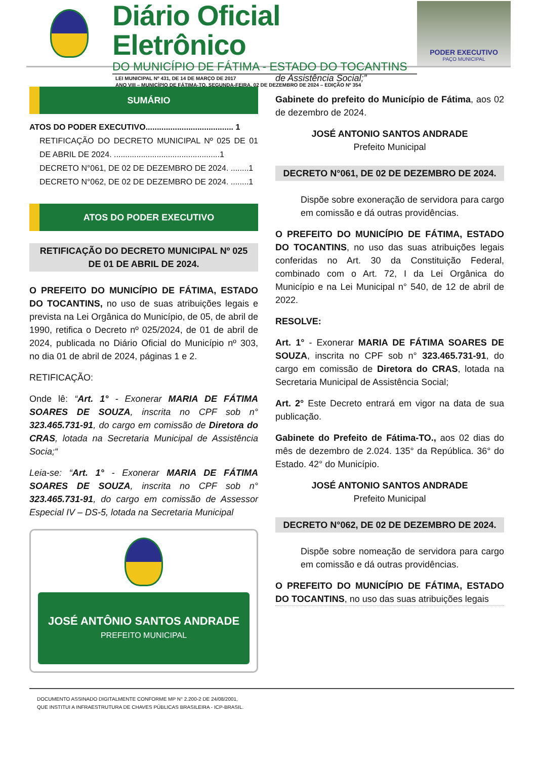Diário Oficial Eletrônico
DO MUNICÍPIO DE FÁTIMA - ESTADO DO TOCANTINS
LEI MUNICIPAL Nº 431, DE 14 DE MARÇO DE 2017
ANO VIII – MUNICÍPIO DE FÁTIMA-TO, SEGUNDA-FEIRA, 02 DE DEZEMBRO DE 2024 – EDIÇÃO Nº 354
PODER EXECUTIVO
PAÇO MUNICIPAL
SUMÁRIO
ATOS DO PODER EXECUTIVO....................................... 1
RETIFICAÇÃO DO DECRETO MUNICIPAL Nº 025 DE 01 DE ABRIL DE 2024. ...............................................1
DECRETO N°061, DE 02 DE DEZEMBRO DE 2024. ........1
DECRETO N°062, DE 02 DE DEZEMBRO DE 2024. ........1
ATOS DO PODER EXECUTIVO
RETIFICAÇÃO DO DECRETO MUNICIPAL Nº 025 DE 01 DE ABRIL DE 2024.
O PREFEITO DO MUNICÍPIO DE FÁTIMA, ESTADO DO TOCANTINS, no uso de suas atribuições legais e prevista na Lei Orgânica do Município, de 05, de abril de 1990, retifica o Decreto nº 025/2024, de 01 de abril de 2024, publicada no Diário Oficial do Município nº 303, no dia 01 de abril de 2024, páginas 1 e 2.
RETIFICAÇÃO:
Onde lê: “Art. 1° - Exonerar MARIA DE FÁTIMA SOARES DE SOUZA, inscrita no CPF sob n° 323.465.731-91, do cargo em comissão de Diretora do CRAS, lotada na Secretaria Municipal de Assistência Socia;“
Leia-se: “Art. 1° - Exonerar MARIA DE FÁTIMA SOARES DE SOUZA, inscrita no CPF sob n° 323.465.731-91, do cargo em comissão de Assessor Especial IV – DS-5, lotada na Secretaria Municipal
JOSÉ ANTÔNIO SANTOS ANDRADE
PREFEITO MUNICIPAL
de Assistência Social;”
Gabinete do prefeito do Município de Fátima, aos 02 de dezembro de 2024.
JOSÉ ANTONIO SANTOS ANDRADE
Prefeito Municipal
DECRETO N°061, DE 02 DE DEZEMBRO DE 2024.
Dispõe sobre exoneração de servidora para cargo em comissão e dá outras providências.
O PREFEITO DO MUNICÍPIO DE FÁTIMA, ESTADO DO TOCANTINS, no uso das suas atribuições legais conferidas no Art. 30 da Constituição Federal, combinado com o Art. 72, I da Lei Orgânica do Município e na Lei Municipal n° 540, de 12 de abril de 2022.
RESOLVE:
Art. 1° - Exonerar MARIA DE FÁTIMA SOARES DE SOUZA, inscrita no CPF sob n° 323.465.731-91, do cargo em comissão de Diretora do CRAS, lotada na Secretaria Municipal de Assistência Social;
Art. 2° Este Decreto entrará em vigor na data de sua publicação.
Gabinete do Prefeito de Fátima-TO., aos 02 dias do mês de dezembro de 2.024. 135° da República. 36° do Estado. 42° do Município.
JOSÉ ANTONIO SANTOS ANDRADE
Prefeito Municipal
DECRETO N°062, DE 02 DE DEZEMBRO DE 2024.
Dispõe sobre nomeação de servidora para cargo em comissão e dá outras providências.
O PREFEITO DO MUNICÍPIO DE FÁTIMA, ESTADO DO TOCANTINS, no uso das suas atribuições legais
DOCUMENTO ASSINADO DIGITALMENTE CONFORME MP N° 2.200-2 DE 24/08/2001,
QUE INSTITUI A INFRAESTRUTURA DE CHAVES PÚBLICAS BRASILEIRA - ICP-BRASIL.